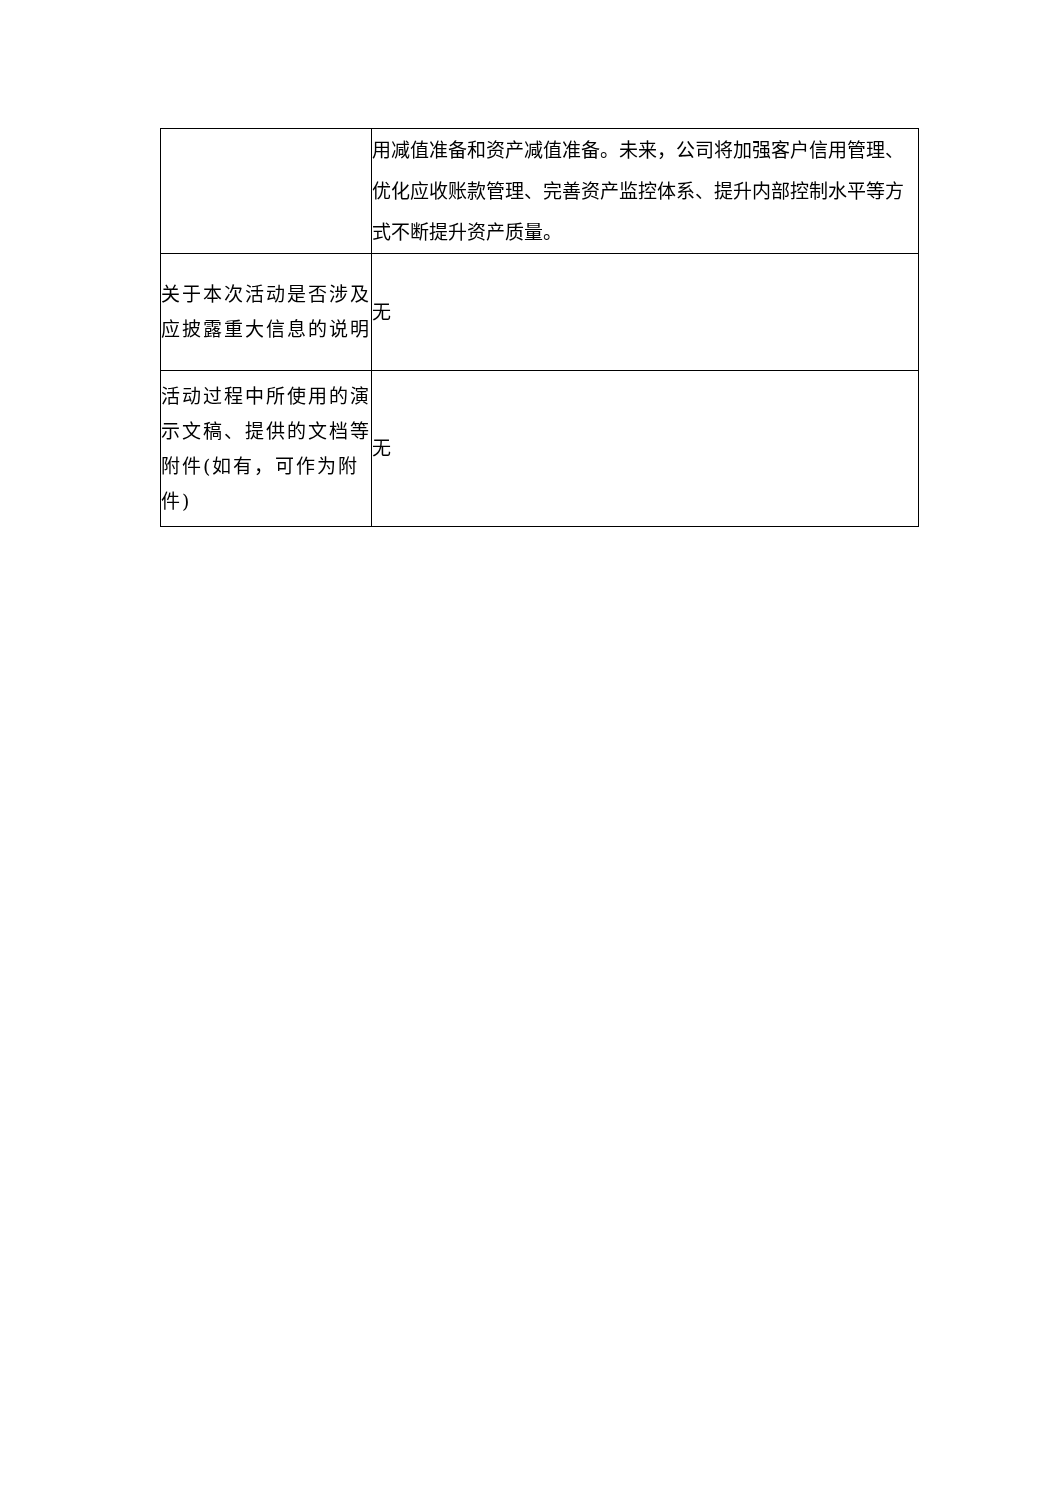| | 用减值准备和资产减值准备。未来，公司将加强客户信用管理、优化应收账款管理、完善资产监控体系、提升内部控制水平等方式不断提升资产质量。 |
| 关于本次活动是否涉及应披露重大信息的说明 | 无 |
| 活动过程中所使用的演示文稿、提供的文档等附件(如有，可作为附件) | 无 |